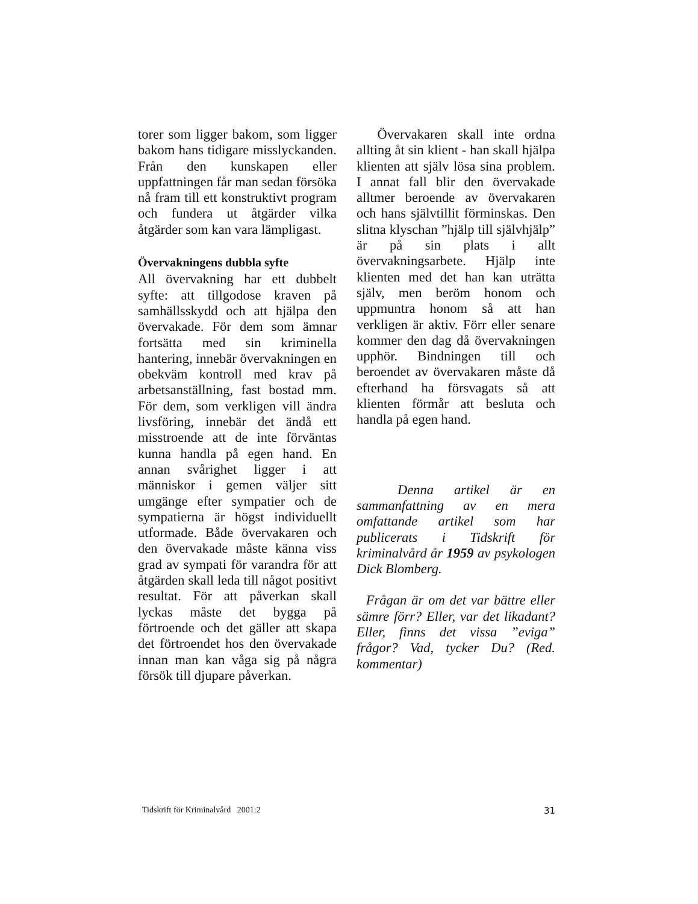torer som ligger bakom, som ligger bakom hans tidigare misslyckanden. Från den kunskapen eller uppfattningen får man sedan försöka nå fram till ett konstruktivt program och fundera ut åtgärder vilka åtgärder som kan vara lämpligast.
Övervakningens dubbla syfte
All övervakning har ett dubbelt syfte: att tillgodose kraven på samhällsskydd och att hjälpa den övervakade. För dem som ämnar fortsätta med sin kriminella hantering, innebär övervakningen en obekväm kontroll med krav på arbetsanställning, fast bostad mm. För dem, som verkligen vill ändra livsföring, innebär det ändå ett misstroende att de inte förväntas kunna handla på egen hand. En annan svårighet ligger i att människor i gemen väljer sitt umgänge efter sympatier och de sympatierna är högst individuellt utformade. Både övervakaren och den övervakade måste känna viss grad av sympati för varandra för att åtgärden skall leda till något positivt resultat. För att påverkan skall lyckas måste det bygga på förtroende och det gäller att skapa det förtroendet hos den övervakade innan man kan våga sig på några försök till djupare påverkan.
Övervakaren skall inte ordna allting åt sin klient - han skall hjälpa klienten att själv lösa sina problem. I annat fall blir den övervakade alltmer beroende av övervakaren och hans självtillit förminskas. Den slitna klyschan ”hjälp till självhjälp” är på sin plats i allt övervakningsarbete. Hjälp inte klienten med det han kan uträtta själv, men beröm honom och uppmuntra honom så att han verkligen är aktiv. Förr eller senare kommer den dag då övervakningen upphör. Bindningen till och beroendet av övervakaren måste då efterhand ha försvagats så att klienten förmår att besluta och handla på egen hand.
Denna artikel är en sammanfattning av en mera omfattande artikel som har publicerats i Tidskrift för kriminalvård år 1959 av psykologen Dick Blomberg.
Frågan är om det var bättre eller sämre förr? Eller, var det likadant? Eller, finns det vissa ”eviga” frågor? Vad, tycker Du? (Red. kommentar)
Tidskrift för Kriminalvård 2001:2 31